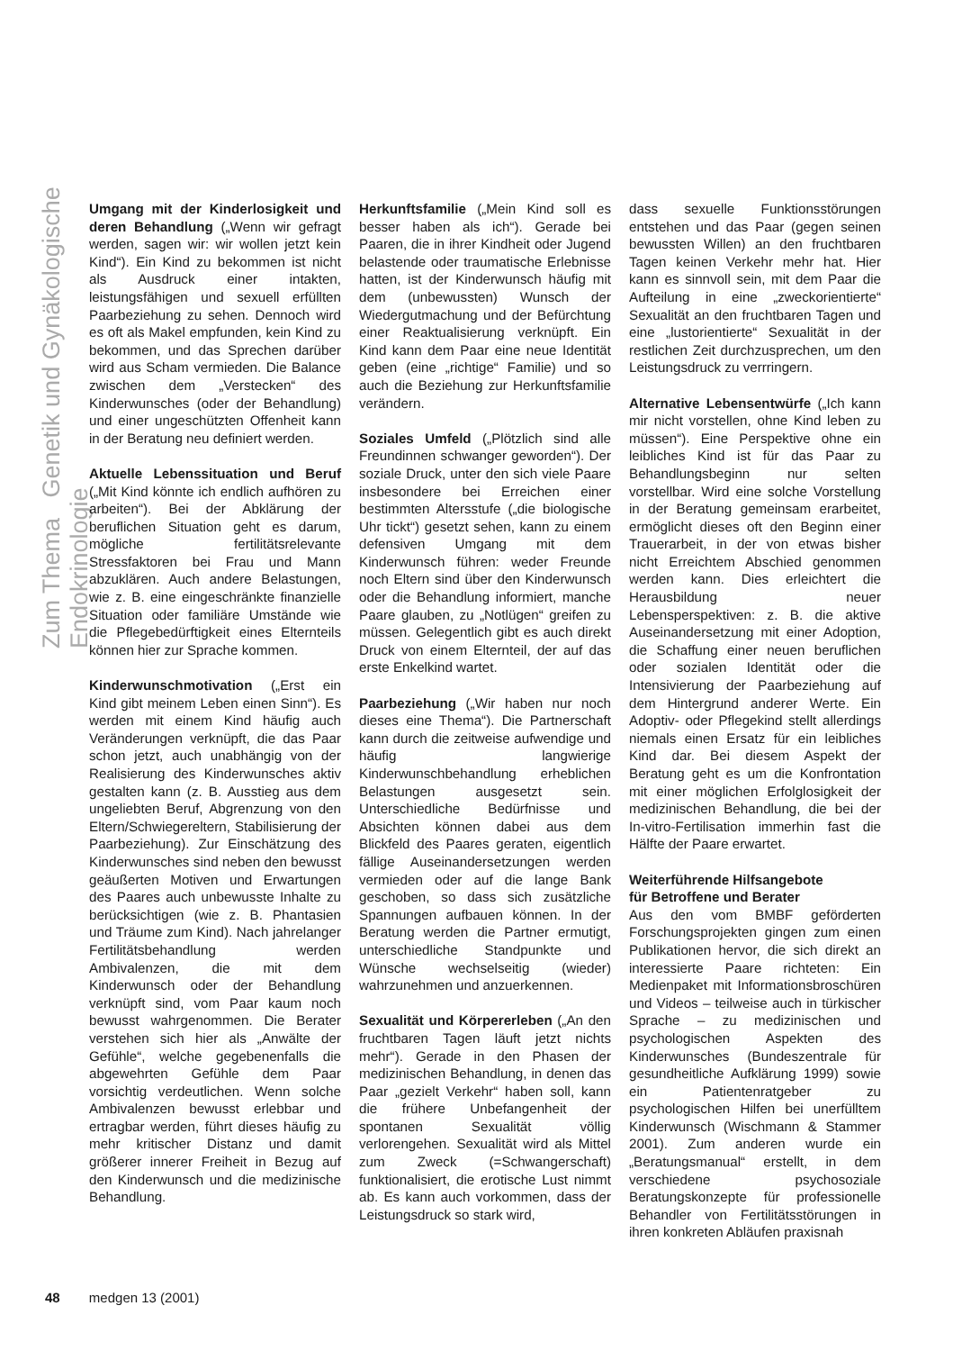Zum Thema Genetik und Gynäkologische Endokrinologie
Umgang mit der Kinderlosigkeit und deren Behandlung („Wenn wir gefragt werden, sagen wir: wir wollen jetzt kein Kind“). Ein Kind zu bekommen ist nicht als Ausdruck einer intakten, leistungsfähigen und sexuell erfüllten Paarbeziehung zu sehen. Dennoch wird es oft als Makel empfunden, kein Kind zu bekommen, und das Sprechen darüber wird aus Scham vermieden. Die Balance zwischen dem „Verstecken“ des Kinderwunsches (oder der Behandlung) und einer ungeschützten Offenheit kann in der Beratung neu definiert werden.
Aktuelle Lebenssituation und Beruf („Mit Kind könnte ich endlich aufhören zu arbeiten“). Bei der Abklärung der beruflichen Situation geht es darum, mögliche fertilitätsrelevante Stressfaktoren bei Frau und Mann abzuklären. Auch andere Belastungen, wie z. B. eine eingeschränkte finanzielle Situation oder familiäre Umstände wie die Pflegebedürftigkeit eines Elternteils können hier zur Sprache kommen.
Kinderwunschmotivation („Erst ein Kind gibt meinem Leben einen Sinn“). Es werden mit einem Kind häufig auch Veränderungen verknüpft, die das Paar schon jetzt, auch unabhängig von der Realisierung des Kinderwunsches aktiv gestalten kann (z. B. Ausstieg aus dem ungeliebten Beruf, Abgrenzung von den Eltern/Schwiegereltern, Stabilisierung der Paarbeziehung). Zur Einschätzung des Kinderwunsches sind neben den bewusst geäußerten Motiven und Erwartungen des Paares auch unbewusste Inhalte zu berücksichtigen (wie z. B. Phantasien und Träume zum Kind). Nach jahrelanger Fertilitätsbehandlung werden Ambivalenzen, die mit dem Kinderwunsch oder der Behandlung verknüpft sind, vom Paar kaum noch bewusst wahrgenommen. Die Berater verstehen sich hier als „Anwälte der Gefühle“, welche gegebenenfalls die abgewehrten Gefühle dem Paar vorsichtig verdeutlichen. Wenn solche Ambivalenzen bewusst erlebbar und ertragbar werden, führt dieses häufig zu mehr kritischer Distanz und damit größerer innerer Freiheit in Bezug auf den Kinderwunsch und die medizinische Behandlung.
Herkunftsfamilie („Mein Kind soll es besser haben als ich“). Gerade bei Paaren, die in ihrer Kindheit oder Jugend belastende oder traumatische Erlebnisse hatten, ist der Kinderwunsch häufig mit dem (unbewussten) Wunsch der Wiedergutmachung und der Befürchtung einer Reaktualisierung verknüpft. Ein Kind kann dem Paar eine neue Identität geben (eine „richtige“ Familie) und so auch die Beziehung zur Herkunftsfamilie verändern.
Soziales Umfeld („Plötzlich sind alle Freundinnen schwanger geworden“). Der soziale Druck, unter den sich viele Paare insbesondere bei Erreichen einer bestimmten Altersstufe („die biologische Uhr tickt“) gesetzt sehen, kann zu einem defensiven Umgang mit dem Kinderwunsch führen: weder Freunde noch Eltern sind über den Kinderwunsch oder die Behandlung informiert, manche Paare glauben, zu „Notlügen“ greifen zu müssen. Gelegentlich gibt es auch direkt Druck von einem Elternteil, der auf das erste Enkelkind wartet.
Paarbeziehung („Wir haben nur noch dieses eine Thema“). Die Partnerschaft kann durch die zeitweise aufwendige und häufig langwierige Kinderwunschbehandlung erheblichen Belastungen ausgesetzt sein. Unterschiedliche Bedürfnisse und Absichten können dabei aus dem Blickfeld des Paares geraten, eigentlich fällige Auseinandersetzungen werden vermieden oder auf die lange Bank geschoben, so dass sich zusätzliche Spannungen aufbauen können. In der Beratung werden die Partner ermutigt, unterschiedliche Standpunkte und Wünsche wechselseitig (wieder) wahrzunehmen und anzuerkennen.
Sexualität und Körpererleben („An den fruchtbaren Tagen läuft jetzt nichts mehr“). Gerade in den Phasen der medizinischen Behandlung, in denen das Paar „gezielt Verkehr“ haben soll, kann die frühere Unbefangenheit der spontanen Sexualität völlig verlorengehen. Sexualität wird als Mittel zum Zweck (=Schwangerschaft) funktionalisiert, die erotische Lust nimmt ab. Es kann auch vorkommen, dass der Leistungsdruck so stark wird,
dass sexuelle Funktionsstörungen entstehen und das Paar (gegen seinen bewussten Willen) an den fruchtbaren Tagen keinen Verkehr mehr hat. Hier kann es sinnvoll sein, mit dem Paar die Aufteilung in eine „zweckorientierte“ Sexualität an den fruchtbaren Tagen und eine „lustorientierte“ Sexualität in der restlichen Zeit durchzusprechen, um den Leistungsdruck zu verrringern.
Alternative Lebensentwürfe („Ich kann mir nicht vorstellen, ohne Kind leben zu müssen“). Eine Perspektive ohne ein leibliches Kind ist für das Paar zu Behandlungsbeginn nur selten vorstellbar. Wird eine solche Vorstellung in der Beratung gemeinsam erarbeitet, ermöglicht dieses oft den Beginn einer Trauerarbeit, in der von etwas bisher nicht Erreichtem Abschied genommen werden kann. Dies erleichtert die Herausbildung neuer Lebensperspektiven: z. B. die aktive Auseinandersetzung mit einer Adoption, die Schaffung einer neuen beruflichen oder sozialen Identität oder die Intensivierung der Paarbeziehung auf dem Hintergrund anderer Werte. Ein Adoptiv- oder Pflegekind stellt allerdings niemals einen Ersatz für ein leibliches Kind dar. Bei diesem Aspekt der Beratung geht es um die Konfrontation mit einer möglichen Erfolglosigkeit der medizinischen Behandlung, die bei der In-vitro-Fertilisation immerhin fast die Hälfte der Paare erwartet.
Weiterführende Hilfsangebote
für Betroffene und Berater
Aus den vom BMBF geförderten Forschungsprojekten gingen zum einen Publikationen hervor, die sich direkt an interessierte Paare richteten: Ein Medienpaket mit Informationsbroschüren und Videos – teilweise auch in türkischer Sprache – zu medizinischen und psychologischen Aspekten des Kinderwunsches (Bundeszentrale für gesundheitliche Aufklärung 1999) sowie ein Patientenratgeber zu psychologischen Hilfen bei unerfülltem Kinderwunsch (Wischmann & Stammer 2001). Zum anderen wurde ein „Beratungsmanual“ erstellt, in dem verschiedene psychosoziale Beratungskonzepte für professionelle Behandler von Fertilitätsstörungen in ihren konkreten Abläufen praxisnah
48 medgen 13 (2001)